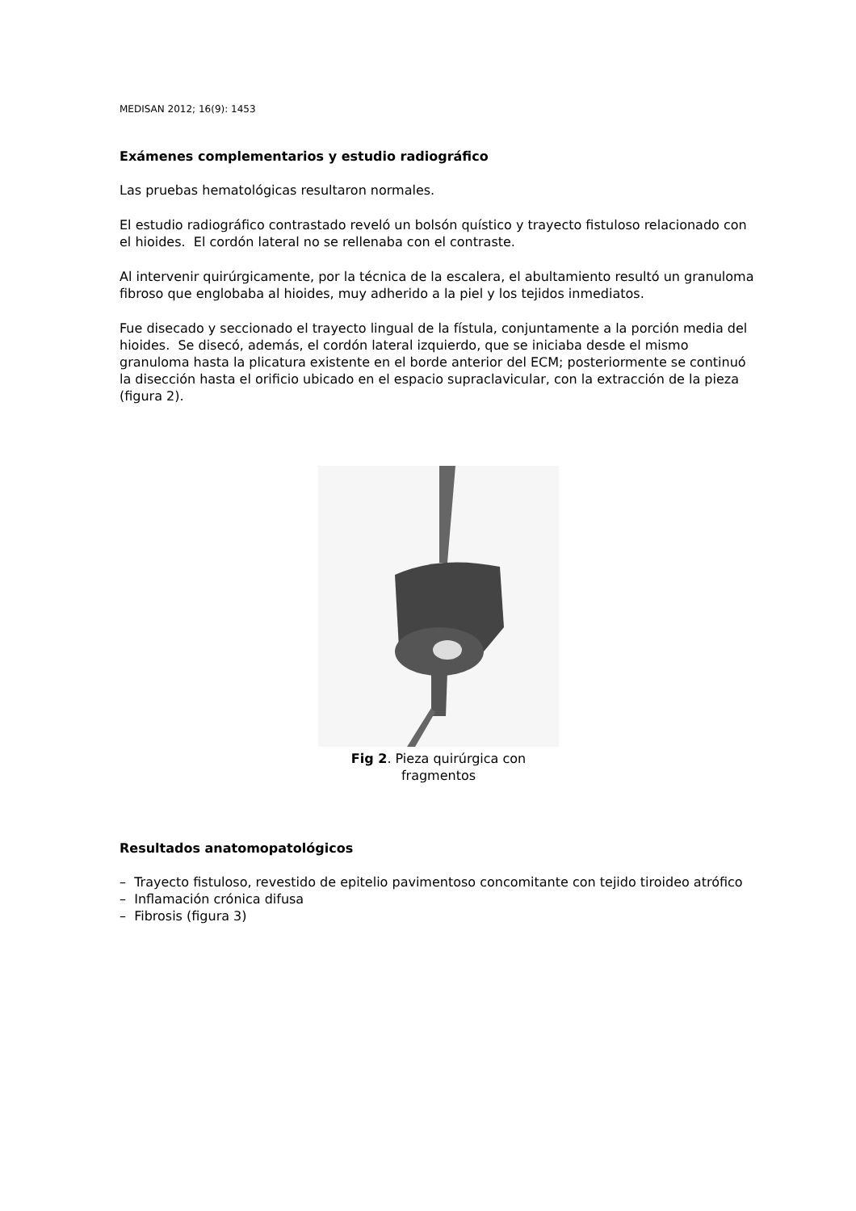MEDISAN 2012; 16(9): 1453
Exámenes complementarios y estudio radiográfico
Las pruebas hematológicas resultaron normales.
El estudio radiográfico contrastado reveló un bolsón quístico y trayecto fistuloso relacionado con el hioides. El cordón lateral no se rellenaba con el contraste.
Al intervenir quirúrgicamente, por la técnica de la escalera, el abultamiento resultó un granuloma fibroso que englobaba al hioides, muy adherido a la piel y los tejidos inmediatos.
Fue disecado y seccionado el trayecto lingual de la fístula, conjuntamente a la porción media del hioides. Se disecó, además, el cordón lateral izquierdo, que se iniciaba desde el mismo granuloma hasta la plicatura existente en el borde anterior del ECM; posteriormente se continuó la disección hasta el orificio ubicado en el espacio supraclavicular, con la extracción de la pieza (figura 2).
Fig 2. Pieza quirúrgica con fragmentos
Resultados anatomopatológicos
– Trayecto fistuloso, revestido de epitelio pavimentoso concomitante con tejido tiroideo atrófico
– Inflamación crónica difusa
– Fibrosis (figura 3)